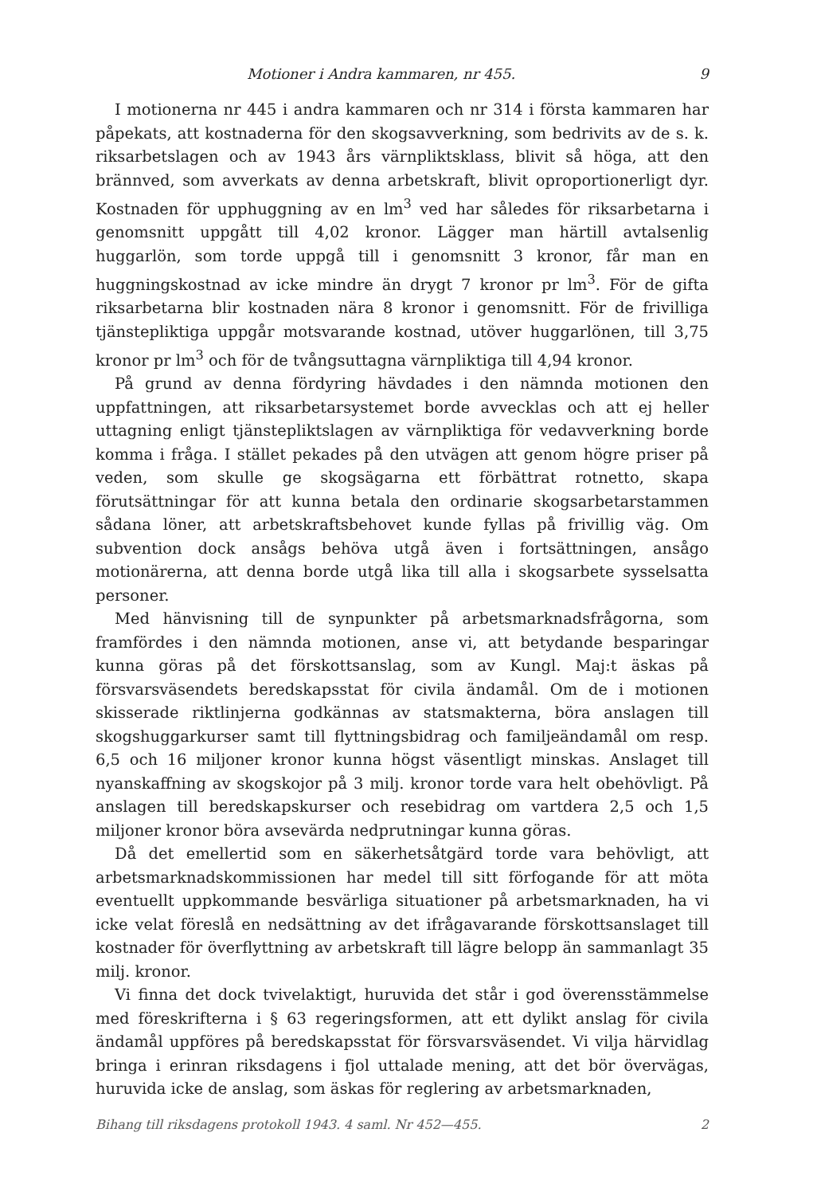Motioner i Andra kammaren, nr 455. 9
I motionerna nr 445 i andra kammaren och nr 314 i första kammaren har påpekats, att kostnaderna för den skogsavverkning, som bedrivits av de s. k. riksarbetslagen och av 1943 års värnpliktsklass, blivit så höga, att den brännved, som avverkats av denna arbetskraft, blivit oproportionerligt dyr. Kostnaden för upphuggning av en lm<sup>3</sup> ved har således för riksarbetarna i genomsnitt uppgått till 4,02 kronor. Lägger man härtill avtalsenlig huggarlön, som torde uppgå till i genomsnitt 3 kronor, får man en huggningskostnad av icke mindre än drygt 7 kronor pr lm<sup>3</sup>. För de gifta riksarbetarna blir kostnaden nära 8 kronor i genomsnitt. För de frivilliga tjänstepliktiga uppgår motsvarande kostnad, utöver huggarlönen, till 3,75 kronor pr lm<sup>3</sup> och för de tvångsuttagna värnpliktiga till 4,94 kronor.
På grund av denna fördyring hävdades i den nämnda motionen den uppfattningen, att riksarbetarsystemet borde avvecklas och att ej heller uttagning enligt tjänstepliktslagen av värnpliktiga för vedavverkning borde komma i fråga. I stället pekades på den utvägen att genom högre priser på veden, som skulle ge skogsägarna ett förbättrat rotnetto, skapa förutsättningar för att kunna betala den ordinarie skogsarbetarstammen sådana löner, att arbetskraftsbehovet kunde fyllas på frivillig väg. Om subvention dock ansågs behöva utgå även i fortsättningen, ansågo motionärerna, att denna borde utgå lika till alla i skogsarbete sysselsatta personer.
Med hänvisning till de synpunkter på arbetsmarknadsfrågorna, som framfördes i den nämnda motionen, anse vi, att betydande besparingar kunna göras på det förskottsanslag, som av Kungl. Maj:t äskas på försvarsväsendets beredskapsstat för civila ändamål. Om de i motionen skisserade riktlinjerna godkännas av statsmakterna, böra anslagen till skogshuggarkurser samt till flyttningsbidrag och familjeändamål om resp. 6,5 och 16 miljoner kronor kunna högst väsentligt minskas. Anslaget till nyanskaffning av skogskojor på 3 milj. kronor torde vara helt obehövligt. På anslagen till beredskapskurser och resebidrag om vartdera 2,5 och 1,5 miljoner kronor böra avsevärda nedprutningar kunna göras.
Då det emellertid som en säkerhetsåtgärd torde vara behövligt, att arbetsmarknadskommissionen har medel till sitt förfogande för att möta eventuellt uppkommande besvärliga situationer på arbetsmarknaden, ha vi icke velat föreslå en nedsättning av det ifrågavarande förskottsanslaget till kostnader för överflyttning av arbetskraft till lägre belopp än sammanlagt 35 milj. kronor.
Vi finna det dock tvivelaktigt, huruvida det står i god överensstämmelse med föreskrifterna i § 63 regeringsformen, att ett dylikt anslag för civila ändamål uppföres på beredskapsstat för försvarsväsendet. Vi vilja härvidlag bringa i erinran riksdagens i fjol uttalade mening, att det bör övervägas, huruvida icke de anslag, som äskas för reglering av arbetsmarknaden,
Bihang till riksdagens protokoll 1943. 4 saml. Nr 452—455. 2